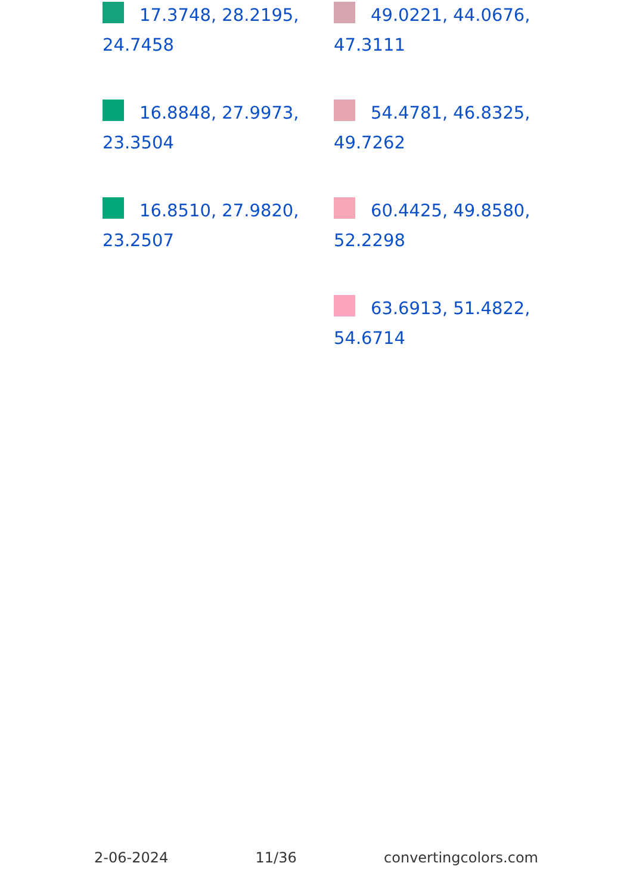17.3748, 28.2195, 24.7458
16.8848, 27.9973, 23.3504
16.8510, 27.9820, 23.2507
49.0221, 44.0676, 47.3111
54.4781, 46.8325, 49.7262
60.4425, 49.8580, 52.2298
63.6913, 51.4822, 54.6714
2-06-2024 11/36 convertingcolors.com